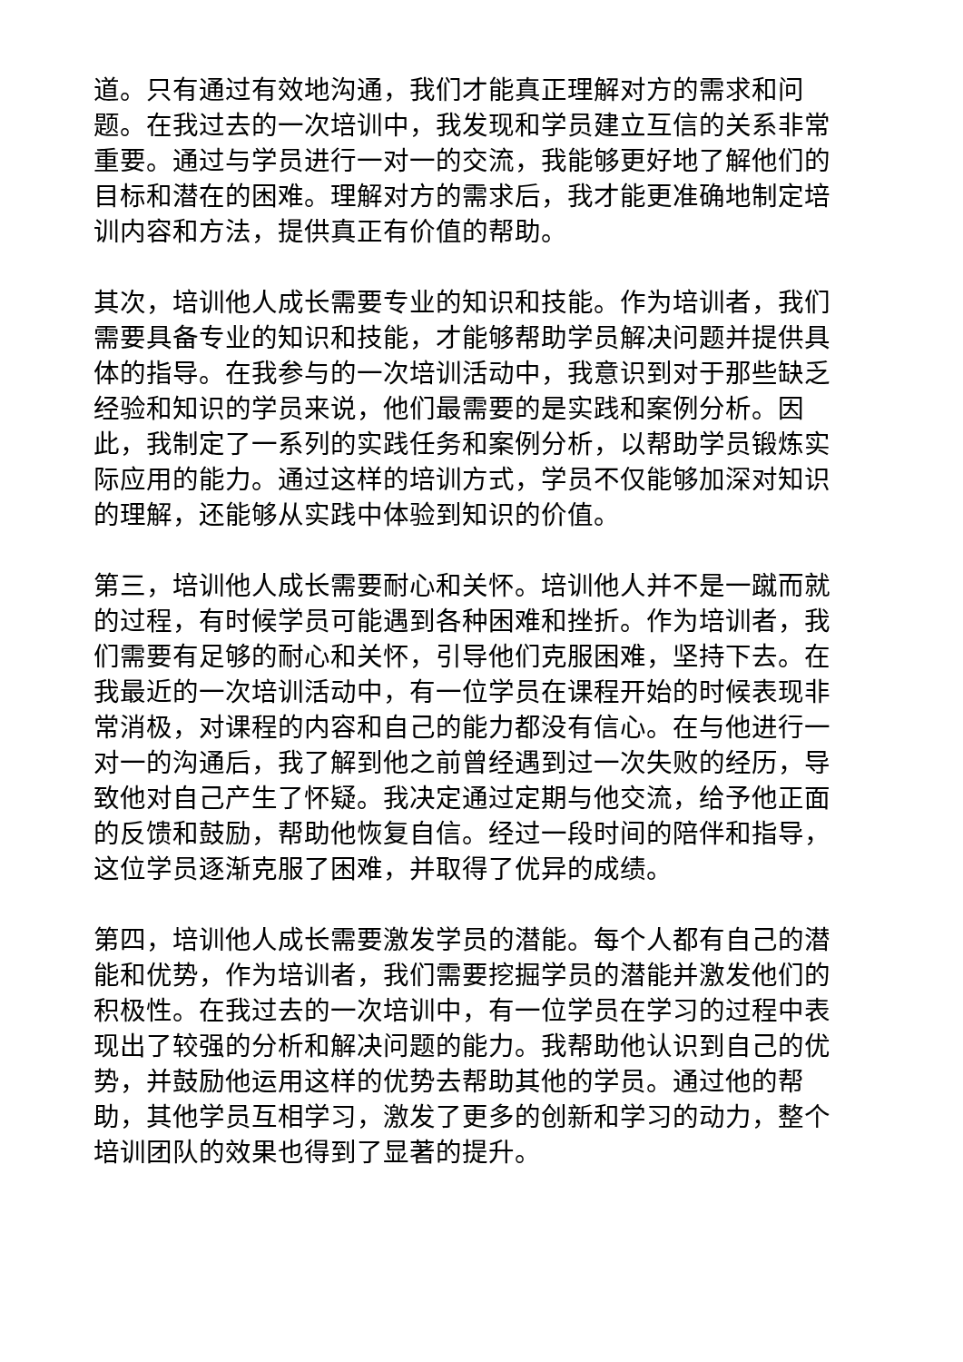道。只有通过有效地沟通，我们才能真正理解对方的需求和问题。在我过去的一次培训中，我发现和学员建立互信的关系非常重要。通过与学员进行一对一的交流，我能够更好地了解他们的目标和潜在的困难。理解对方的需求后，我才能更准确地制定培训内容和方法，提供真正有价值的帮助。
其次，培训他人成长需要专业的知识和技能。作为培训者，我们需要具备专业的知识和技能，才能够帮助学员解决问题并提供具体的指导。在我参与的一次培训活动中，我意识到对于那些缺乏经验和知识的学员来说，他们最需要的是实践和案例分析。因此，我制定了一系列的实践任务和案例分析，以帮助学员锻炼实际应用的能力。通过这样的培训方式，学员不仅能够加深对知识的理解，还能够从实践中体验到知识的价值。
第三，培训他人成长需要耐心和关怀。培训他人并不是一蹴而就的过程，有时候学员可能遇到各种困难和挫折。作为培训者，我们需要有足够的耐心和关怀，引导他们克服困难，坚持下去。在我最近的一次培训活动中，有一位学员在课程开始的时候表现非常消极，对课程的内容和自己的能力都没有信心。在与他进行一对一的沟通后，我了解到他之前曾经遇到过一次失败的经历，导致他对自己产生了怀疑。我决定通过定期与他交流，给予他正面的反馈和鼓励，帮助他恢复自信。经过一段时间的陪伴和指导，这位学员逐渐克服了困难，并取得了优异的成绩。
第四，培训他人成长需要激发学员的潜能。每个人都有自己的潜能和优势，作为培训者，我们需要挖掘学员的潜能并激发他们的积极性。在我过去的一次培训中，有一位学员在学习的过程中表现出了较强的分析和解决问题的能力。我帮助他认识到自己的优势，并鼓励他运用这样的优势去帮助其他的学员。通过他的帮助，其他学员互相学习，激发了更多的创新和学习的动力，整个培训团队的效果也得到了显著的提升。